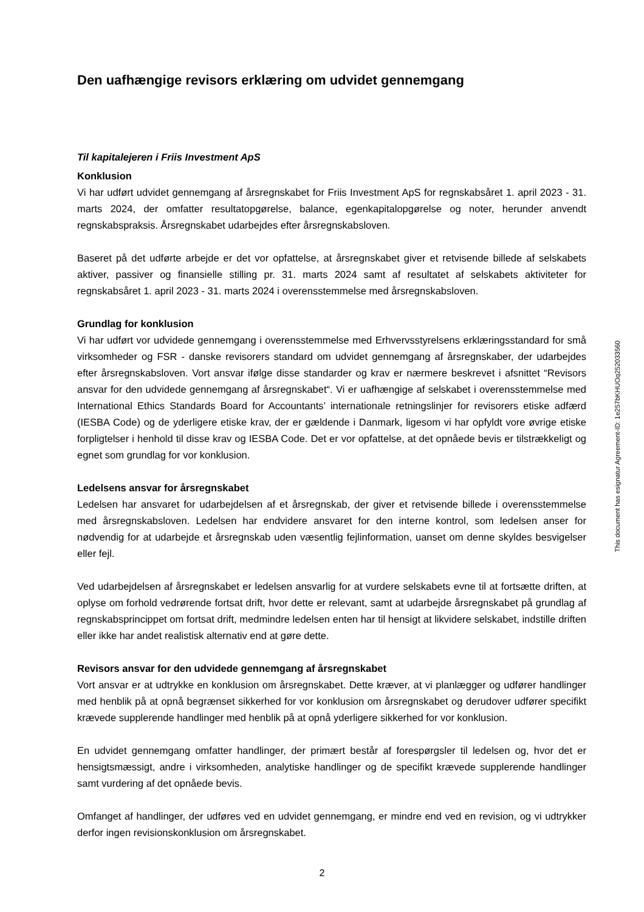Den uafhængige revisors erklæring om udvidet gennemgang
Til kapitalejeren i Friis Investment ApS
Konklusion
Vi har udført udvidet gennemgang af årsregnskabet for Friis Investment ApS for regnskabsåret 1. april 2023 - 31. marts 2024, der omfatter resultatopgørelse, balance, egenkapitalopgørelse og noter, herunder anvendt regnskabspraksis. Årsregnskabet udarbejdes efter årsregnskabsloven.
Baseret på det udførte arbejde er det vor opfattelse, at årsregnskabet giver et retvisende billede af selskabets aktiver, passiver og finansielle stilling pr. 31. marts 2024 samt af resultatet af selskabets aktiviteter for regnskabsåret 1. april 2023 - 31. marts 2024 i overensstemmelse med årsregnskabsloven.
Grundlag for konklusion
Vi har udført vor udvidede gennemgang i overensstemmelse med Erhvervsstyrelsens erklæringsstandard for små virksomheder og FSR - danske revisorers standard om udvidet gennemgang af årsregnskaber, der udarbejdes efter årsregnskabsloven. Vort ansvar ifølge disse standarder og krav er nærmere beskrevet i afsnittet “Revisors ansvar for den udvidede gennemgang af årsregnskabet“. Vi er uafhængige af selskabet i overensstemmelse med International Ethics Standards Board for Accountants’ internationale retningslinjer for revisorers etiske adfærd (IESBA Code) og de yderligere etiske krav, der er gældende i Danmark, ligesom vi har opfyldt vore øvrige etiske forpligtelser i henhold til disse krav og IESBA Code. Det er vor opfattelse, at det opnåede bevis er tilstrækkeligt og egnet som grundlag for vor konklusion.
Ledelsens ansvar for årsregnskabet
Ledelsen har ansvaret for udarbejdelsen af et årsregnskab, der giver et retvisende billede i overensstemmelse med årsregnskabsloven. Ledelsen har endvidere ansvaret for den interne kontrol, som ledelsen anser for nødvendig for at udarbejde et årsregnskab uden væsentlig fejlinformation, uanset om denne skyldes besvigelser eller fejl.
Ved udarbejdelsen af årsregnskabet er ledelsen ansvarlig for at vurdere selskabets evne til at fortsætte driften, at oplyse om forhold vedrørende fortsat drift, hvor dette er relevant, samt at udarbejde årsregnskabet på grundlag af regnskabsprincippet om fortsat drift, medmindre ledelsen enten har til hensigt at likvidere selskabet, indstille driften eller ikke har andet realistisk alternativ end at gøre dette.
Revisors ansvar for den udvidede gennemgang af årsregnskabet
Vort ansvar er at udtrykke en konklusion om årsregnskabet. Dette kræver, at vi planlægger og udfører handlinger med henblik på at opnå begrænset sikkerhed for vor konklusion om årsregnskabet og derudover udfører specifikt krævede supplerende handlinger med henblik på at opnå yderligere sikkerhed for vor konklusion.
En udvidet gennemgang omfatter handlinger, der primært består af forespørgsler til ledelsen og, hvor det er hensigtsmæssigt, andre i virksomheden, analytiske handlinger og de specifikt krævede supplerende handlinger samt vurdering af det opnåede bevis.
Omfanget af handlinger, der udføres ved en udvidet gennemgang, er mindre end ved en revision, og vi udtrykker derfor ingen revisionskonklusion om årsregnskabet.
This document has esignatur Agreement-ID: 1e257bKHUOq252033560
2